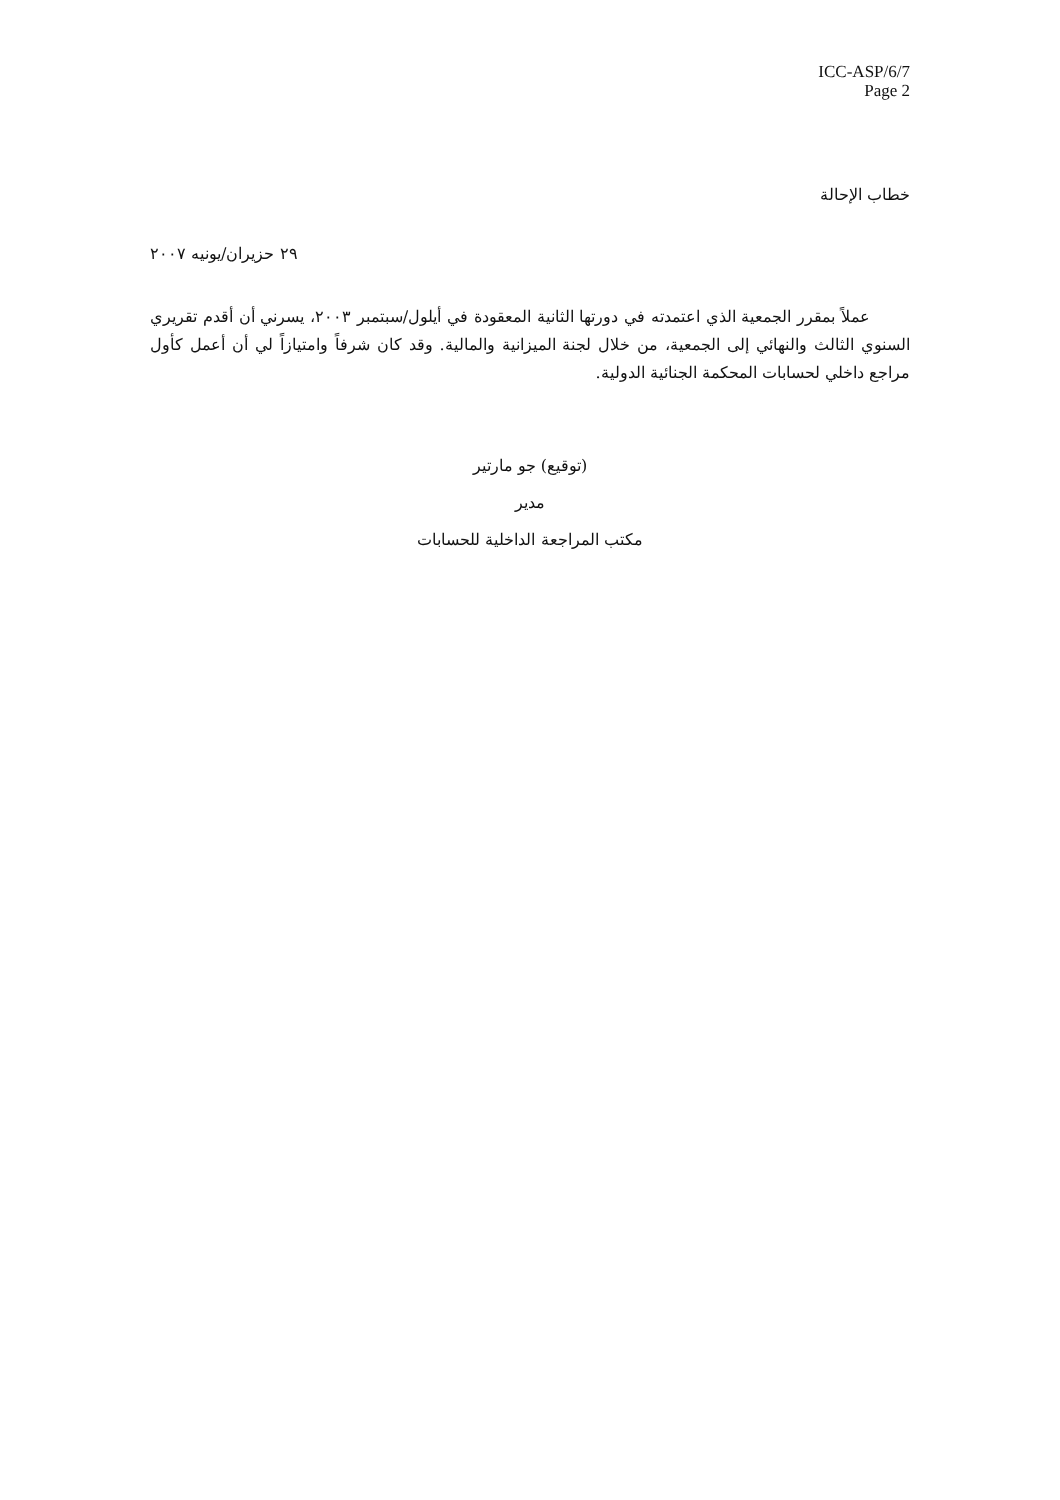ICC-ASP/6/7
Page 2
خطاب الإحالة
٢٩ حزيران/يونيه ٢٠٠٧
عملاً بمقرر الجمعية الذي اعتمدته في دورتها الثانية المعقودة في أيلول/سبتمبر ٢٠٠٣، يسرني أن أقدم تقريري السنوي الثالث والنهائي إلى الجمعية، من خلال لجنة الميزانية والمالية. وقد كان شرفاً وامتيازاً لي أن أعمل كأول مراجع داخلي لحسابات المحكمة الجنائية الدولية.
(توقيع) جو مارتير
مدير
مكتب المراجعة الداخلية للحسابات